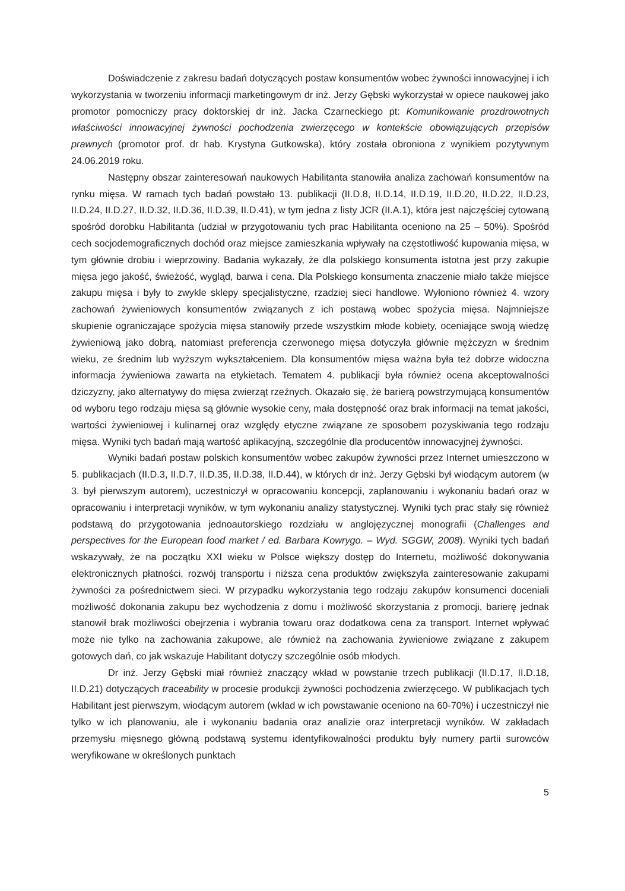Doświadczenie z zakresu badań dotyczących postaw konsumentów wobec żywności innowacyjnej i ich wykorzystania w tworzeniu informacji marketingowym dr inż. Jerzy Gębski wykorzystał w opiece naukowej jako promotor pomocniczy pracy doktorskiej dr inż. Jacka Czarneckiego pt: Komunikowanie prozdrowotnych właściwości innowacyjnej żywności pochodzenia zwierzęcego w kontekście obowiązujących przepisów prawnych (promotor prof. dr hab. Krystyna Gutkowska), który została obroniona z wynikiem pozytywnym 24.06.2019 roku.
Następny obszar zainteresowań naukowych Habilitanta stanowiła analiza zachowań konsumentów na rynku mięsa. W ramach tych badań powstało 13. publikacji (II.D.8, II.D.14, II.D.19, II.D.20, II.D.22, II.D.23, II.D.24, II.D.27, II.D.32, II.D.36, II.D.39, II.D.41), w tym jedna z listy JCR (II.A.1), która jest najczęściej cytowaną spośród dorobku Habilitanta (udział w przygotowaniu tych prac Habilitanta oceniono na 25 – 50%). Spośród cech socjodemograficznych dochód oraz miejsce zamieszkania wpływały na częstotliwość kupowania mięsa, w tym głównie drobiu i wieprzowiny. Badania wykazały, że dla polskiego konsumenta istotna jest przy zakupie mięsa jego jakość, świeżość, wygląd, barwa i cena. Dla Polskiego konsumenta znaczenie miało także miejsce zakupu mięsa i były to zwykle sklepy specjalistyczne, rzadziej sieci handlowe. Wyłoniono również 4. wzory zachowań żywieniowych konsumentów związanych z ich postawą wobec spożycia mięsa. Najmniejsze skupienie ograniczające spożycia mięsa stanowiły przede wszystkim młode kobiety, oceniające swoją wiedzę żywieniową jako dobrą, natomiast preferencja czerwonego mięsa dotyczyła głównie mężczyzn w średnim wieku, ze średnim lub wyższym wykształceniem. Dla konsumentów mięsa ważna była też dobrze widoczna informacja żywieniowa zawarta na etykietach. Tematem 4. publikacji była również ocena akceptowalności dziczyzny, jako alternatywy do mięsa zwierząt rzeźnych. Okazało się, że barierą powstrzymującą konsumentów od wyboru tego rodzaju mięsa są głównie wysokie ceny, mała dostępność oraz brak informacji na temat jakości, wartości żywieniowej i kulinarnej oraz względy etyczne związane ze sposobem pozyskiwania tego rodzaju mięsa. Wyniki tych badań mają wartość aplikacyjną, szczególnie dla producentów innowacyjnej żywności.
Wyniki badań postaw polskich konsumentów wobec zakupów żywności przez Internet umieszczono w 5. publikacjach (II.D.3, II.D.7, II.D.35, II.D.38, II.D.44), w których dr inż. Jerzy Gębski był wiodącym autorem (w 3. był pierwszym autorem), uczestniczył w opracowaniu koncepcji, zaplanowaniu i wykonaniu badań oraz w opracowaniu i interpretacji wyników, w tym wykonaniu analizy statystycznej. Wyniki tych prac stały się również podstawą do przygotowania jednoautorskiego rozdziału w anglojęzycznej monografii (Challenges and perspectives for the European food market / ed. Barbara Kowrygo. – Wyd. SGGW, 2008). Wyniki tych badań wskazywały, że na początku XXI wieku w Polsce większy dostęp do Internetu, możliwość dokonywania elektronicznych płatności, rozwój transportu i niższa cena produktów zwiększyła zainteresowanie zakupami żywności za pośrednictwem sieci. W przypadku wykorzystania tego rodzaju zakupów konsumenci doceniali możliwość dokonania zakupu bez wychodzenia z domu i możliwość skorzystania z promocji, barierę jednak stanowił brak możliwości obejrzenia i wybrania towaru oraz dodatkowa cena za transport. Internet wpływać może nie tylko na zachowania zakupowe, ale również na zachowania żywieniowe związane z zakupem gotowych dań, co jak wskazuje Habilitant dotyczy szczególnie osób młodych.
Dr inż. Jerzy Gębski miał również znaczący wkład w powstanie trzech publikacji (II.D.17, II.D.18, II.D.21) dotyczących traceability w procesie produkcji żywności pochodzenia zwierzęcego. W publikacjach tych Habilitant jest pierwszym, wiodącym autorem (wkład w ich powstawanie oceniono na 60-70%) i uczestniczył nie tylko w ich planowaniu, ale i wykonaniu badania oraz analizie oraz interpretacji wyników. W zakładach przemysłu mięsnego główną podstawą systemu identyfikowalności produktu były numery partii surowców weryfikowane w określonych punktach
5